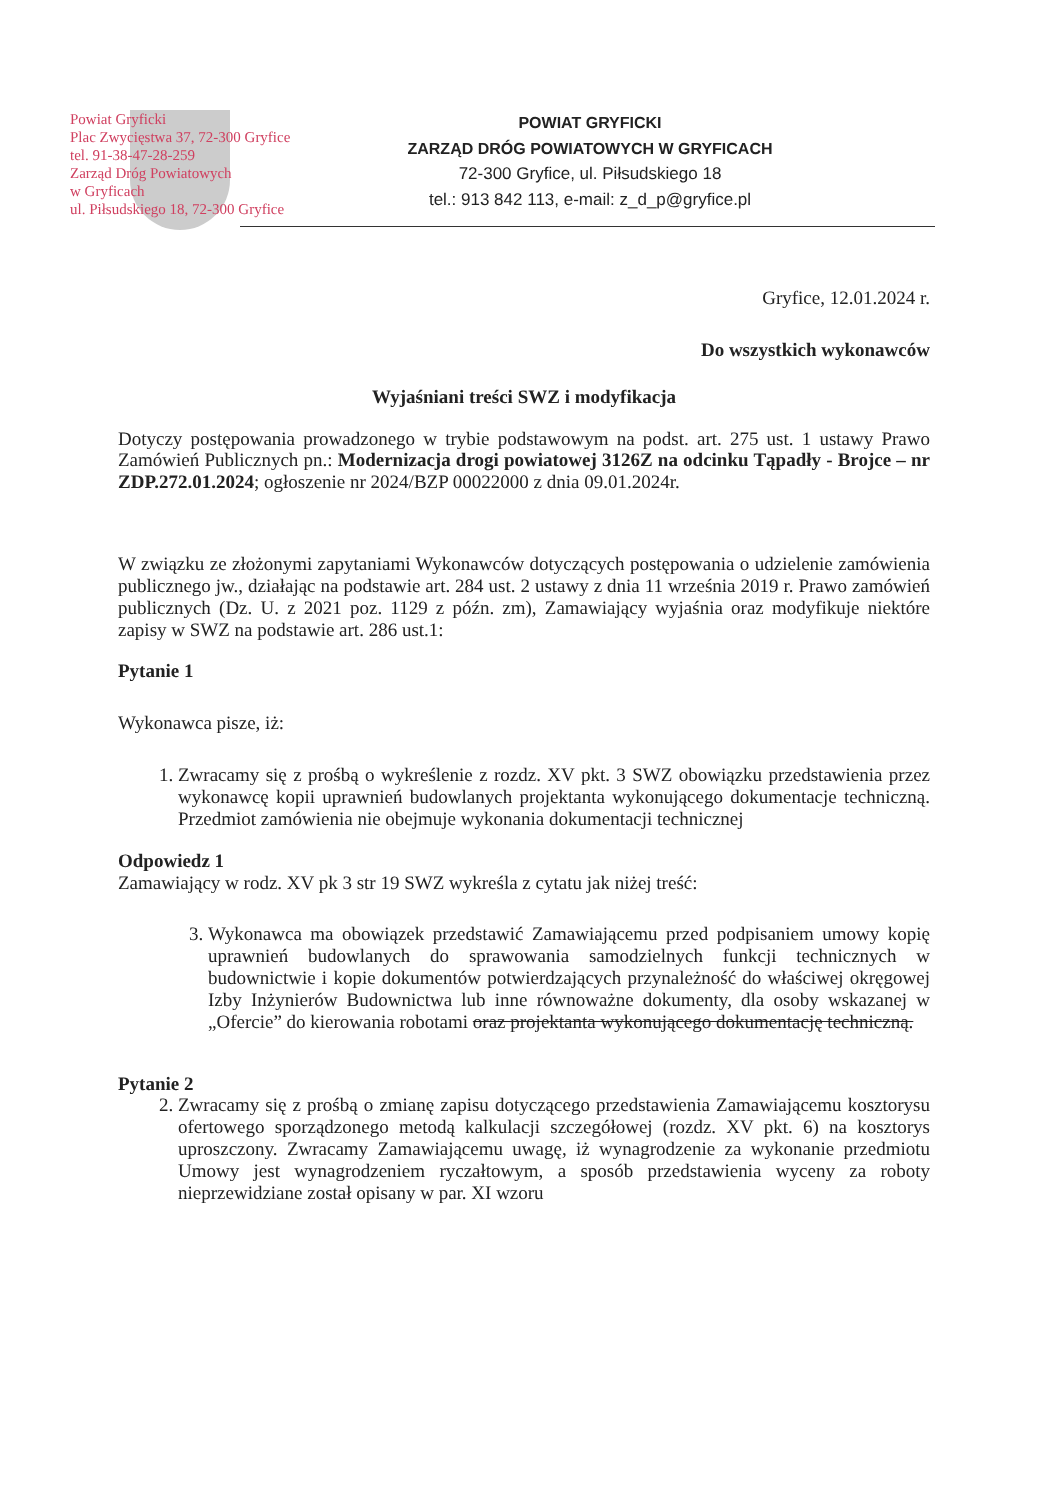Powiat Gryficki
Plac Zwycięstwa 37, 72-300 Gryfice
tel. 91-38-47-28-259
Zarząd Dróg Powiatowych
w Gryficach
ul. Piłsudskiego 18, 72-300 Gryfice
POWIAT GRYFICKI
ZARZĄD DRÓG POWIATOWYCH W GRYFICACH
72-300 Gryfice, ul. Piłsudskiego 18
tel.: 913 842 113, e-mail: z_d_p@gryfice.pl
Gryfice, 12.01.2024 r.
Do wszystkich wykonawców
Wyjaśniani treści SWZ i modyfikacja
Dotyczy postępowania prowadzonego w trybie podstawowym na podst. art. 275 ust. 1 ustawy Prawo Zamówień Publicznych pn.: Modernizacja drogi powiatowej 3126Z na odcinku Tąpadły - Brojce – nr ZDP.272.01.2024; ogłoszenie nr 2024/BZP 00022000 z dnia 09.01.2024r.
W związku ze złożonymi zapytaniami Wykonawców dotyczących postępowania o udzielenie zamówienia publicznego jw., działając na podstawie art. 284 ust. 2 ustawy z dnia 11 września 2019 r. Prawo zamówień publicznych (Dz. U. z 2021 poz. 1129 z późn. zm), Zamawiający wyjaśnia oraz modyfikuje niektóre zapisy w SWZ na podstawie art. 286 ust.1:
Pytanie 1
Wykonawca pisze, iż:
1. Zwracamy się z prośbą o wykreślenie z rozdz. XV pkt. 3 SWZ obowiązku przedstawienia przez wykonawcę kopii uprawnień budowlanych projektanta wykonującego dokumentacje techniczną. Przedmiot zamówienia nie obejmuje wykonania dokumentacji technicznej
Odpowiedz 1
Zamawiający w rodz. XV pk 3 str 19 SWZ wykreśla z cytatu jak niżej treść:
3. Wykonawca ma obowiązek przedstawić Zamawiającemu przed podpisaniem umowy kopię uprawnień budowlanych do sprawowania samodzielnych funkcji technicznych w budownictwie i kopie dokumentów potwierdzających przynależność do właściwej okręgowej Izby Inżynierów Budownictwa lub inne równoważne dokumenty, dla osoby wskazanej w „Ofercie” do kierowania robotami oraz projektanta wykonującego dokumentację techniczną.
Pytanie 2
2. Zwracamy się z prośbą o zmianę zapisu dotyczącego przedstawienia Zamawiającemu kosztorysu ofertowego sporządzonego metodą kalkulacji szczegółowej (rozdz. XV pkt. 6) na kosztorys uproszczony. Zwracamy Zamawiającemu uwagę, iż wynagrodzenie za wykonanie przedmiotu Umowy jest wynagrodzeniem ryczałtowym, a sposób przedstawienia wyceny za roboty nieprzewidziane został opisany w par. XI wzoru